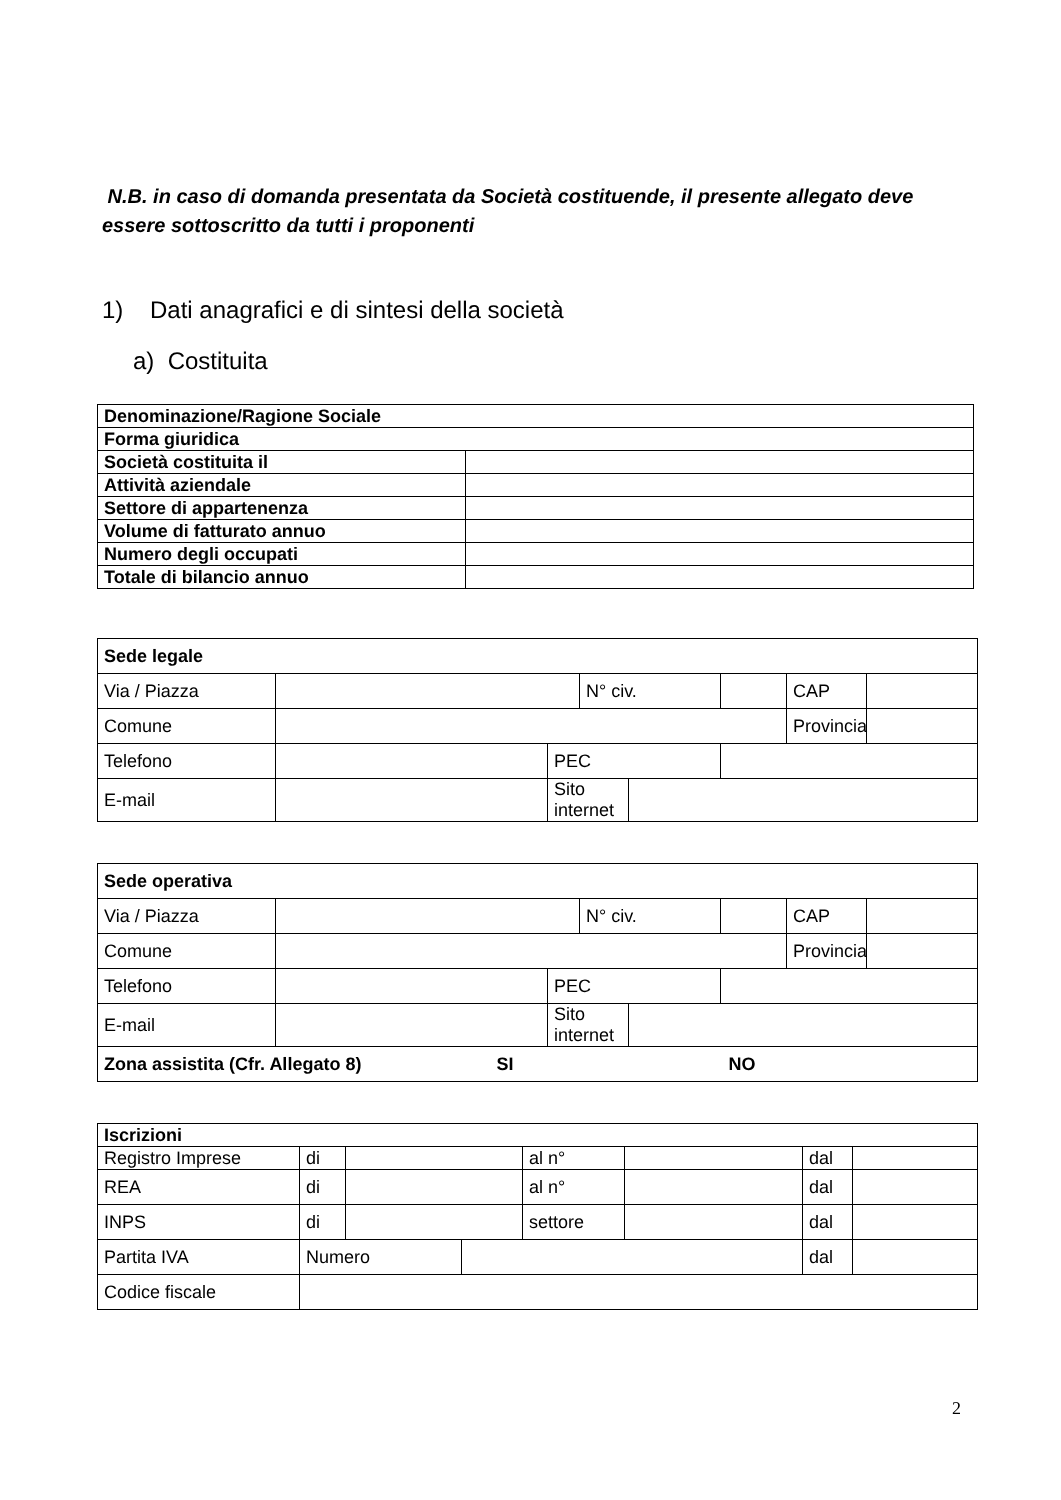N.B. in caso di domanda presentata da Società costituende, il presente allegato deve essere sottoscritto da tutti i proponenti
1) Dati anagrafici e di sintesi della società
a) Costituita
| Denominazione/Ragione Sociale | |
| Forma giuridica | |
| Società costituita il | |
| Attività aziendale | |
| Settore di appartenenza | |
| Volume di fatturato annuo | |
| Numero degli occupati | |
| Totale di bilancio annuo | |
| Sede legale | | | | | | | |
| Via / Piazza | | | N° civ. | | | CAP | |
| Comune | | | | | | Provincia | |
| Telefono | | PEC | | | | | |
| E-mail | | Sito internet | | | | | |
| Sede operativa | | | | | | | |
| Via / Piazza | | | N° civ. | | | CAP | |
| Comune | | | | | | Provincia | |
| Telefono | | PEC | | | | | |
| E-mail | | Sito internet | | | | | |
| Zona assistita (Cfr. Allegato 8) SI NO | | | | | | | |
| Iscrizioni | | | | | | | |
| Registro Imprese | di | | | al n° | | dal | |
| REA | di | | | al n° | | dal | |
| INPS | di | | | settore | | dal | |
| Partita IVA | Numero | | | | | dal | |
| Codice fiscale | | | | | | | |
2